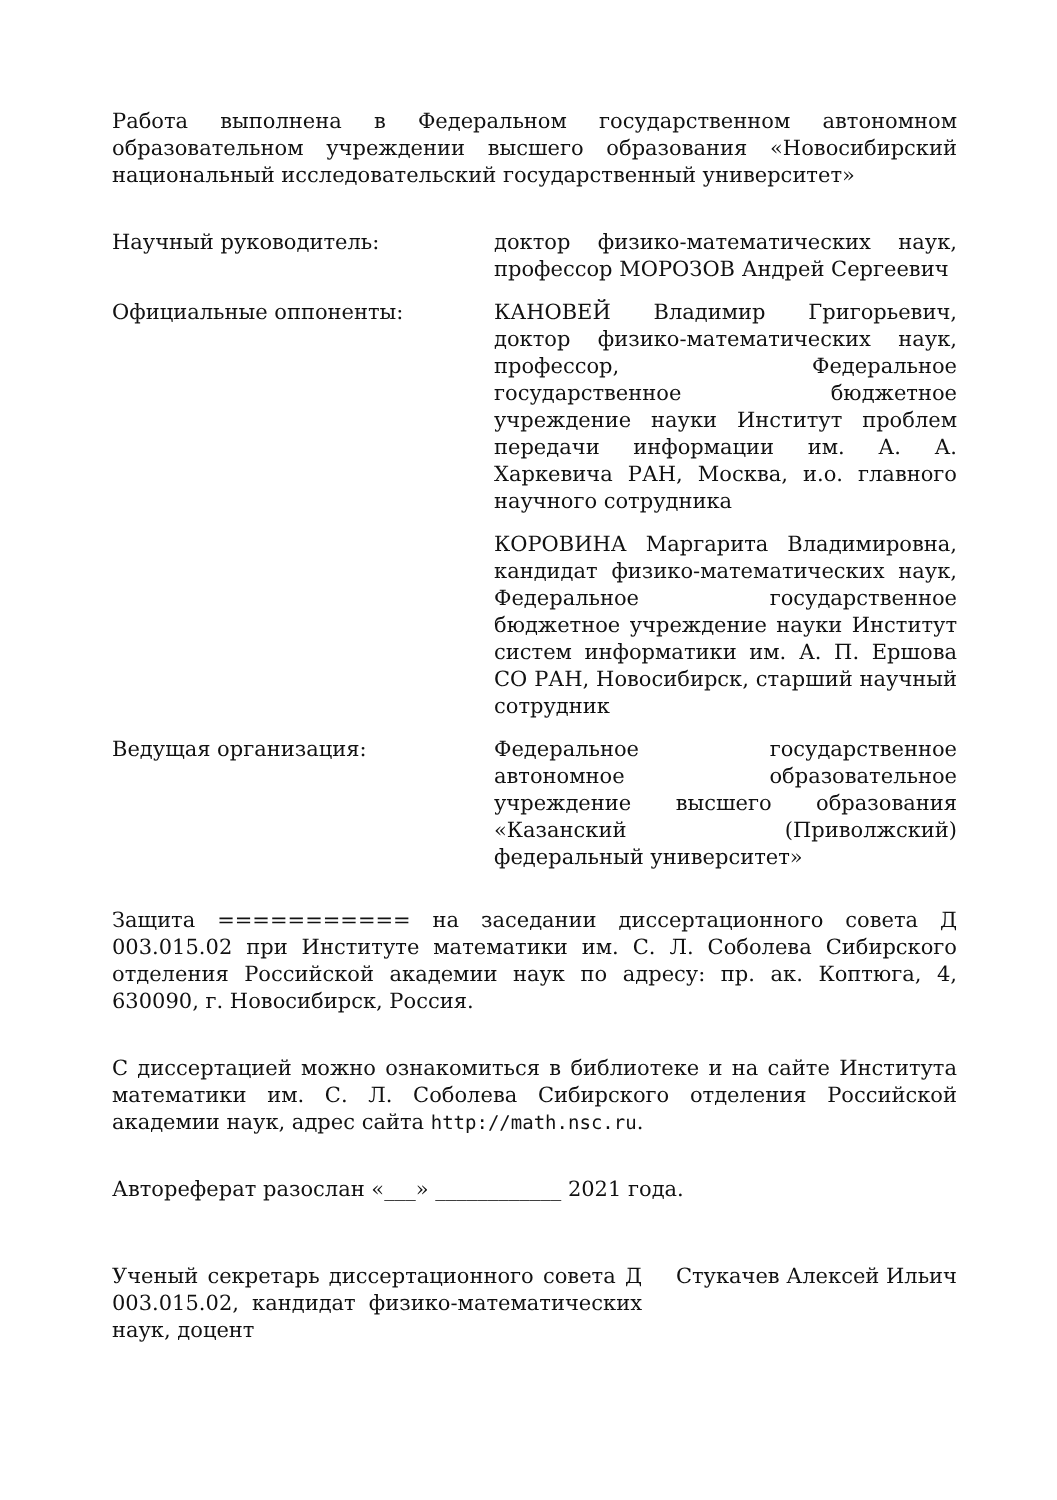Работа выполнена в Федеральном государственном автономном образовательном учреждении высшего образования «Новосибирский национальный исследовательский государственный университет»
Научный руководитель: доктор физико-математических наук, профессор МОРОЗОВ Андрей Сергеевич
Официальные оппоненты: КАНОВЕЙ Владимир Григорьевич, доктор физико-математических наук, профессор, Федеральное государственное бюджетное учреждение науки Институт проблем передачи информации им. А. А. Харкевича РАН, Москва, и.о. главного научного сотрудника
КОРОВИНА Маргарита Владимировна, кандидат физико-математических наук, Федеральное государственное бюджетное учреждение науки Институт систем информатики им. А. П. Ершова СО РАН, Новосибирск, старший научный сотрудник
Ведущая организация: Федеральное государственное автономное образовательное учреждение высшего образования «Казанский (Приволжский) федеральный университет»
Защита =========== на заседании диссертационного совета Д 003.015.02 при Институте математики им. С. Л. Соболева Сибирского отделения Российской академии наук по адресу: пр. ак. Коптюга, 4, 630090, г. Новосибирск, Россия.
С диссертацией можно ознакомиться в библиотеке и на сайте Института математики им. С. Л. Соболева Сибирского отделения Российской академии наук, адрес сайта http://math.nsc.ru.
Автореферат разослан «___» ____________ 2021 года.
Ученый секретарь диссертационного совета Д 003.015.02, кандидат физико-математических наук, доцент
Стукачев Алексей Ильич